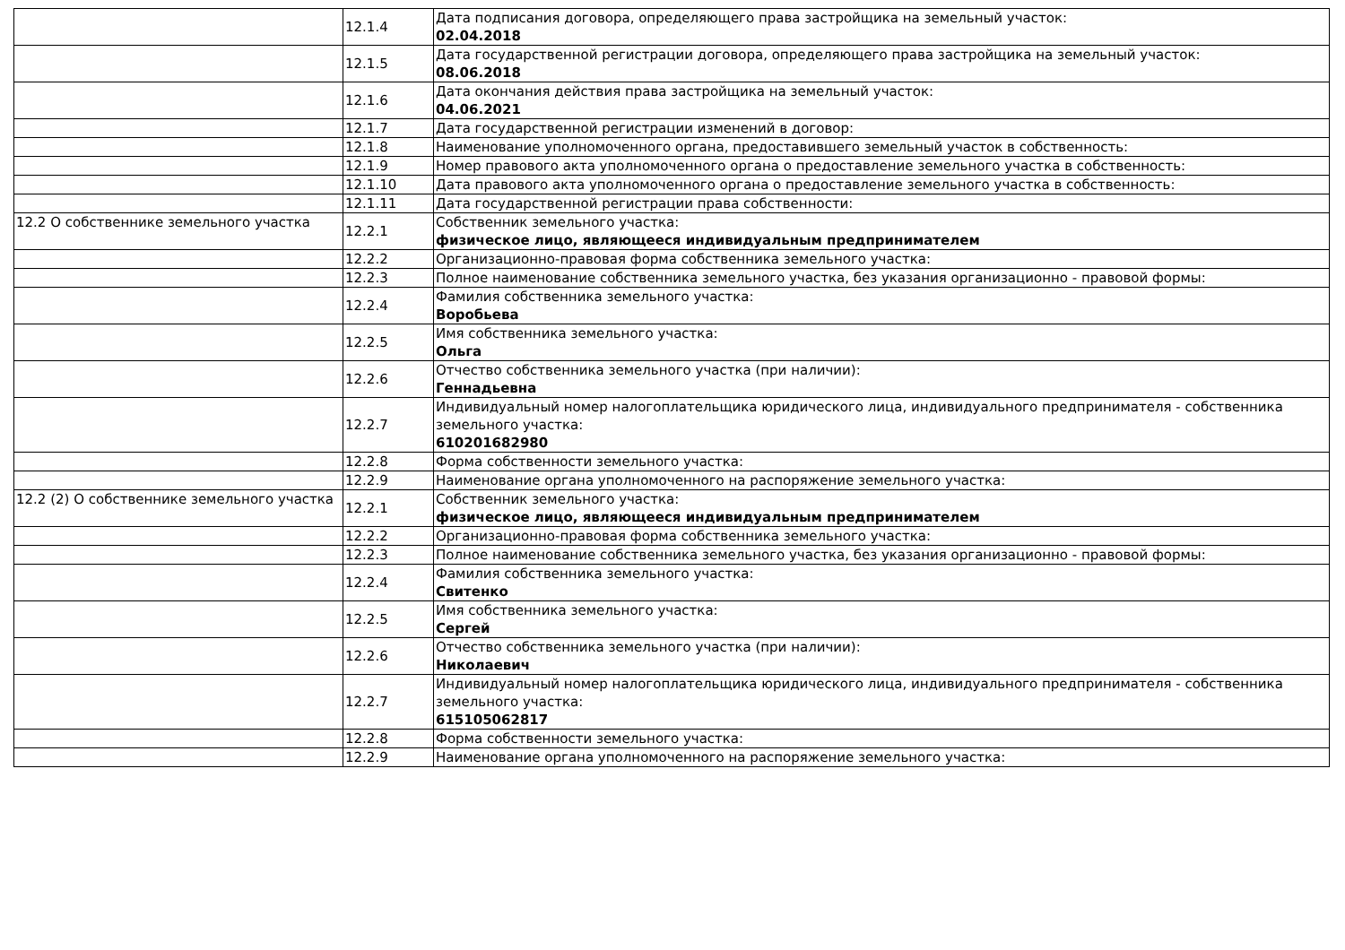| | 12.1.4 | Дата подписания договора, определяющего права застройщика на земельный участок: 02.04.2018 |
| | 12.1.5 | Дата государственной регистрации договора, определяющего права застройщика на земельный участок: 08.06.2018 |
| | 12.1.6 | Дата окончания действия права застройщика на земельный участок: 04.06.2021 |
| | 12.1.7 | Дата государственной регистрации изменений в договор: |
| | 12.1.8 | Наименование уполномоченного органа, предоставившего земельный участок в собственность: |
| | 12.1.9 | Номер правового акта уполномоченного органа о предоставление земельного участка в собственность: |
| | 12.1.10 | Дата правового акта уполномоченного органа о предоставление земельного участка в собственность: |
| | 12.1.11 | Дата государственной регистрации права собственности: |
| 12.2 О собственнике земельного участка | 12.2.1 | Собственник земельного участка: физическое лицо, являющееся индивидуальным предпринимателем |
| | 12.2.2 | Организационно-правовая форма собственника земельного участка: |
| | 12.2.3 | Полное наименование собственника земельного участка, без указания организационно - правовой формы: |
| | 12.2.4 | Фамилия собственника земельного участка: Воробьева |
| | 12.2.5 | Имя собственника земельного участка: Ольга |
| | 12.2.6 | Отчество собственника земельного участка (при наличии): Геннадьевна |
| | 12.2.7 | Индивидуальный номер налогоплательщика юридического лица, индивидуального предпринимателя - собственника земельного участка: 610201682980 |
| | 12.2.8 | Форма собственности земельного участка: |
| | 12.2.9 | Наименование органа уполномоченного на распоряжение земельного участка: |
| 12.2 (2) О собственнике земельного участка | 12.2.1 | Собственник земельного участка: физическое лицо, являющееся индивидуальным предпринимателем |
| | 12.2.2 | Организационно-правовая форма собственника земельного участка: |
| | 12.2.3 | Полное наименование собственника земельного участка, без указания организационно - правовой формы: |
| | 12.2.4 | Фамилия собственника земельного участка: Свитенко |
| | 12.2.5 | Имя собственника земельного участка: Сергей |
| | 12.2.6 | Отчество собственника земельного участка (при наличии): Николаевич |
| | 12.2.7 | Индивидуальный номер налогоплательщика юридического лица, индивидуального предпринимателя - собственника земельного участка: 615105062817 |
| | 12.2.8 | Форма собственности земельного участка: |
| | 12.2.9 | Наименование органа уполномоченного на распоряжение земельного участка: |